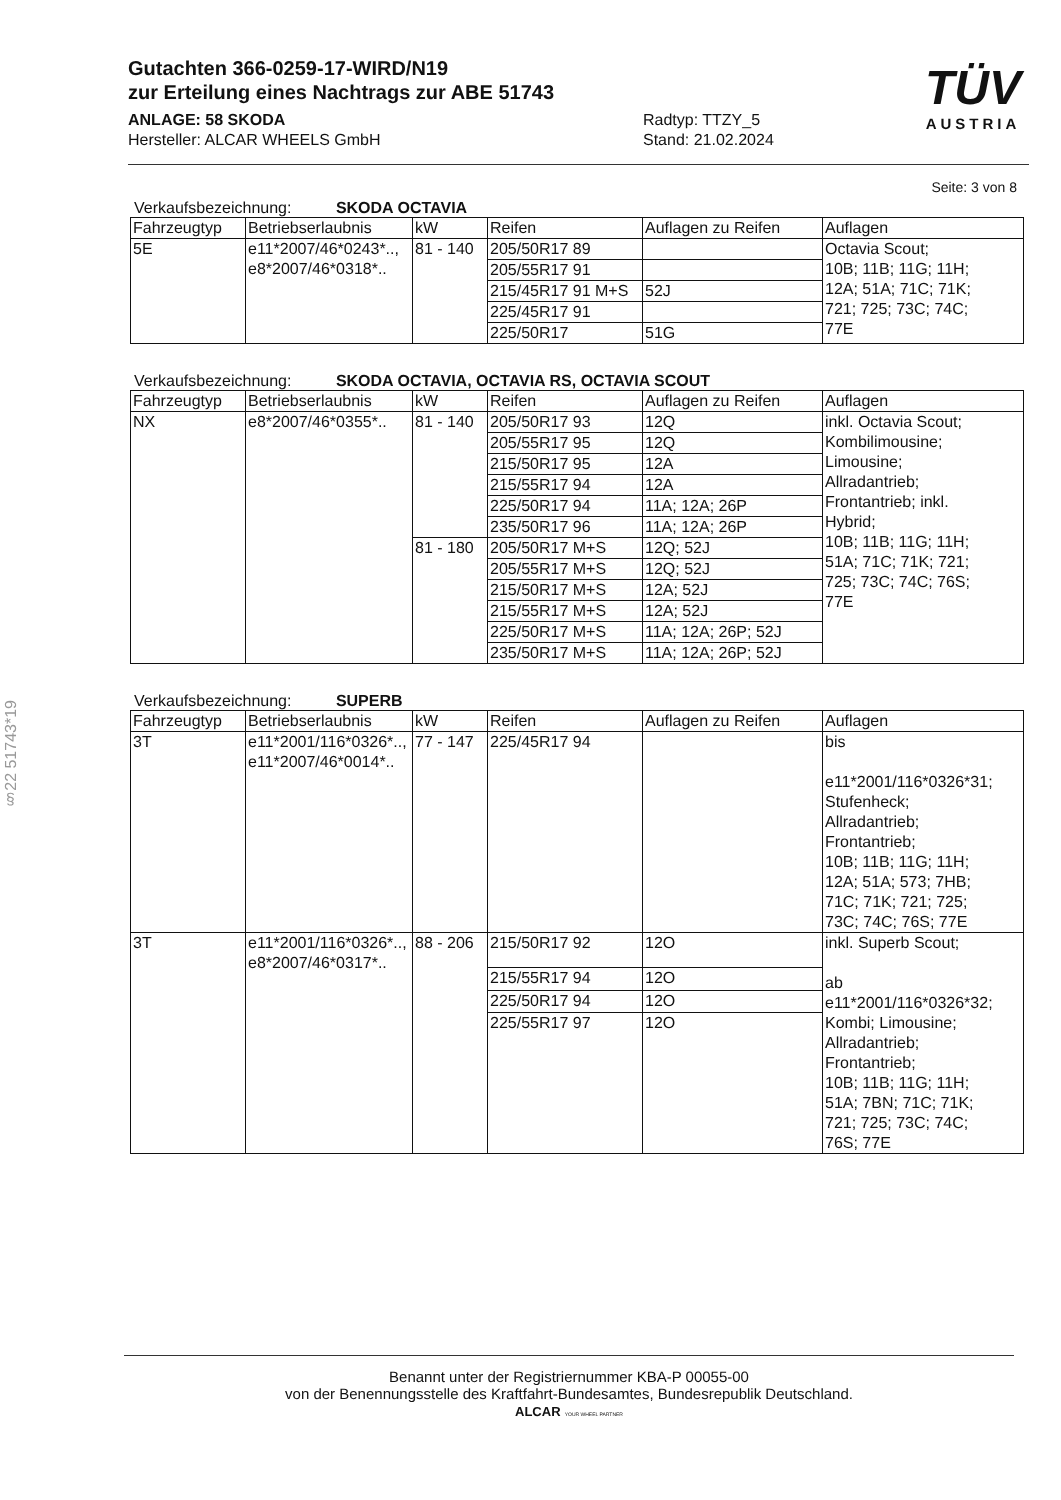§22 51743*19
Gutachten 366-0259-17-WIRD/N19
zur Erteilung eines Nachtrags zur ABE 51743
TÜV
AUSTRIA
ANLAGE: 58 SKODA
Hersteller: ALCAR WHEELS GmbH
Radtyp: TTZY_5
Stand: 21.02.2024
Seite: 3 von 8
Verkaufsbezeichnung: SKODA OCTAVIA
| Fahrzeugtyp | Betriebserlaubnis | kW | Reifen | Auflagen zu Reifen | Auflagen |
| --- | --- | --- | --- | --- | --- |
| 5E | e11*2007/46*0243*.., e8*2007/46*0318*.. | 81 - 140 | 205/50R17 89 | | Octavia Scout; 10B; 11B; 11G; 11H; 12A; 51A; 71C; 71K; 721; 725; 73C; 74C; 77E |
| | | | 205/55R17 91 | | |
| | | | 215/45R17 91 M+S | 52J | |
| | | | 225/45R17 91 | | |
| | | | 225/50R17 | 51G | |
Verkaufsbezeichnung: SKODA OCTAVIA, OCTAVIA RS, OCTAVIA SCOUT
| Fahrzeugtyp | Betriebserlaubnis | kW | Reifen | Auflagen zu Reifen | Auflagen |
| --- | --- | --- | --- | --- | --- |
| NX | e8*2007/46*0355*.. | 81 - 140 | 205/50R17 93 | 12Q | inkl. Octavia Scout; Kombilimousine; Limousine; Allradantrieb; Frontantrieb; inkl. Hybrid; 10B; 11B; 11G; 11H; 51A; 71C; 71K; 721; 725; 73C; 74C; 76S; 77E |
| | | | 205/55R17 95 | 12Q | |
| | | | 215/50R17 95 | 12A | |
| | | | 215/55R17 94 | 12A | |
| | | | 225/50R17 94 | 11A; 12A; 26P | |
| | | | 235/50R17 96 | 11A; 12A; 26P | |
| | | 81 - 180 | 205/50R17 M+S | 12Q; 52J | |
| | | | 205/55R17 M+S | 12Q; 52J | |
| | | | 215/50R17 M+S | 12A; 52J | |
| | | | 215/55R17 M+S | 12A; 52J | |
| | | | 225/50R17 M+S | 11A; 12A; 26P; 52J | |
| | | | 235/50R17 M+S | 11A; 12A; 26P; 52J | |
Verkaufsbezeichnung: SUPERB
| Fahrzeugtyp | Betriebserlaubnis | kW | Reifen | Auflagen zu Reifen | Auflagen |
| --- | --- | --- | --- | --- | --- |
| 3T | e11*2001/116*0326*.., e11*2007/46*0014*.. | 77 - 147 | 225/45R17 94 | | bis e11*2001/116*0326*31; Stufenheck; Allradantrieb; Frontantrieb; 10B; 11B; 11G; 11H; 12A; 51A; 573; 7HB; 71C; 71K; 721; 725; 73C; 74C; 76S; 77E |
| 3T | e11*2001/116*0326*.., e8*2007/46*0317*.. | 88 - 206 | 215/50R17 92 | 12O | inkl. Superb Scout; ab e11*2001/116*0326*32; Kombi; Limousine; Allradantrieb; Frontantrieb; 10B; 11B; 11G; 11H; 51A; 7BN; 71C; 71K; 721; 725; 73C; 74C; 76S; 77E |
| | | | 215/55R17 94 | 12O | |
| | | | 225/50R17 94 | 12O | |
| | | | 225/55R17 97 | 12O | |
Benannt unter der Registriernummer KBA-P 00055-00
von der Benennungsstelle des Kraftfahrt-Bundesamtes, Bundesrepublik Deutschland.
ALCAR YOUR WHEEL PARTNER